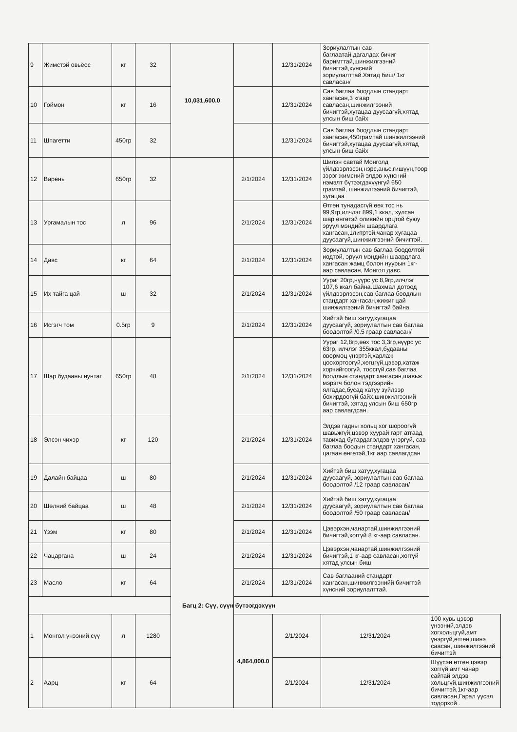| 9 | Жимстэй овьёос | кг | 32 | 10,031,600.0 | | 12/31/2024 | Зориулалтын сав баглаатай,дагалдах бичиг баримттай,шинжилгээний бичигтэй,хүнсний зориулалттай.Хятад биш/ 1кг савласан/ | |
| 10 | Гоймон | кг | 16 | | | 12/31/2024 | Сав баглаа боодлын стандарт хангасан,3 кгаар савласан,шинжилгээний бичигтэй,хугацаа дуусаагүй,хятад улсын биш байх | |
| 11 | Шпагетти | 450гр | 32 | | | 12/31/2024 | Сав баглаа боодлын стандарт хангасан,450грамтай шинжилгээний бичигтэй,хугацаа дуусаагүй,хятад улсын биш байх | |
| 12 | Варень | 650гр | 32 | | 2/1/2024 | 12/31/2024 | Шилэн савтай Монголд үйлдвэрлэсэн,нэрс,аньс,гишүүн,тоор зэрэг жимсний элдэв хүнсний нэмэлт бүтээгдэхүүнгүй 650 грамтай, шинжилгээний бичигтэй, хугацаа | |
| 13 | Ургамалын тос | л | 96 | | 2/1/2024 | 12/31/2024 | Өтгөн тунадасгүй өөх тос нь 99,9гр,илчлэг 899,1 ккал, хулсан шар өнгөтэй оливийн орцтой буюу эрүүл мэндийн шаардлага хангасан,1литртэй,чанар хугацаа дуусаагүй,шинжилгээний бичигтэй. | |
| 14 | Давс | кг | 64 | | 2/1/2024 | 12/31/2024 | Зориулалтын сав баглаа боодолтой иодтой, эрүүл мэндийн шаардлага хангасан жамц болон нуурын 1кг-аар савласан, Монгол давс. | |
| 15 | Их тайга цай | ш | 32 | | 2/1/2024 | 12/31/2024 | Уураг 20гр,нүүрс ус 8,9гр,илчлэг 107,6 ккал байна.Шахмал дотоод үйлдвэрлэсэн,сав баглаа боодлын стандарт хангасан,жижиг цай шинжилгээний бичигтэй байна. | |
| 16 | Исгэгч том | 0.5гр | 9 | | 2/1/2024 | 12/31/2024 | Хийтэй биш хатуу,хугацаа дуусаагүй, зориулалтын сав баглаа боодолтой /0.5 граар савласан/ | |
| 17 | Шар будааны нунтаг | 650гр | 48 | | 2/1/2024 | 12/31/2024 | Уураг 12,8гр,өөх тос 3,3гр,нүүрс ус 63гр, илчлэг 355ккал,будааны өвөрмөц үнэртэй,харлаж цоохортоогүй,хөгцгүй,цэвэр,хатаж хорчийгоогүй, тоосгүй,сав баглаа боодлын стандарт хангасан,шавьж мэрэгч болон тэдгээрийн ялгадас,бусад хатуу зүйлээр бохирдоогүй байх,шинжилгээний бичигтэй, хятад улсын биш 650гр аар савлагдсан. | |
| 18 | Элсэн чихэр | кг | 120 | | 2/1/2024 | 12/31/2024 | Элдэв гадны хольц хог шороогүй шавьжгүй,цэвэр хуурай гарт атгаад тавихад бутардаг,элдэв үнэргүй, сав баглаа боодын стандарт хангасан, цагаан өнгөтэй,1кг аар савлагдсан | |
| 19 | Далайн байцаа | ш | 80 | | 2/1/2024 | 12/31/2024 | Хийтэй биш хатуу,хугацаа дуусаагүй, зориулалтын сав баглаа боодолтой /12 граар савласан/ | |
| 20 | Шөлний байцаа | ш | 48 | | 2/1/2024 | 12/31/2024 | Хийтэй биш хатуу,хугацаа дуусаагүй, зориулалтын сав баглаа боодолтой /50 граар савласан/ | |
| 21 | Үзэм | кг | 80 | | 2/1/2024 | 12/31/2024 | Цэвэрхэн,чанартай,шинжилгээний бичигтэй,хоггүй 8 кг-аар савласан. | |
| 22 | Чацаргана | ш | 24 | | 2/1/2024 | 12/31/2024 | Цэвэрхэн,чанартай,шинжилгээний бичигтэй,1 кг-аар савласан,хоггүй хятад улсын биш | |
| 23 | Масло | кг | 64 | | 2/1/2024 | 12/31/2024 | Сав баглааний стандарт хангасан,шинжилгээнийй бичигтэй хүнсний зориулалттай. | |
| Багц 2: Сүү, сүүн бүтээгдэхүүн | | | | | | | | |
| 1 | Монгол үнээний сүү | л | 1280 | | 4,864,000.0 | 2/1/2024 | 12/31/2024 | 100 хувь цэвэр үнээний,элдэв хогхольцгүй,амт үнэргүй,өтгөн,шинэ саасан, шинжилгээний бичигтэй |
| 2 | Аарц | кг | 64 | | | 2/1/2024 | 12/31/2024 | Шүүсэн өтгөн цэвэр хоггүй амт чанар сайтай элдэв хольцгүй,шинжилгээний бичигтэй,1кг-аар савласан,Гарал үүсэл тодорхой . |